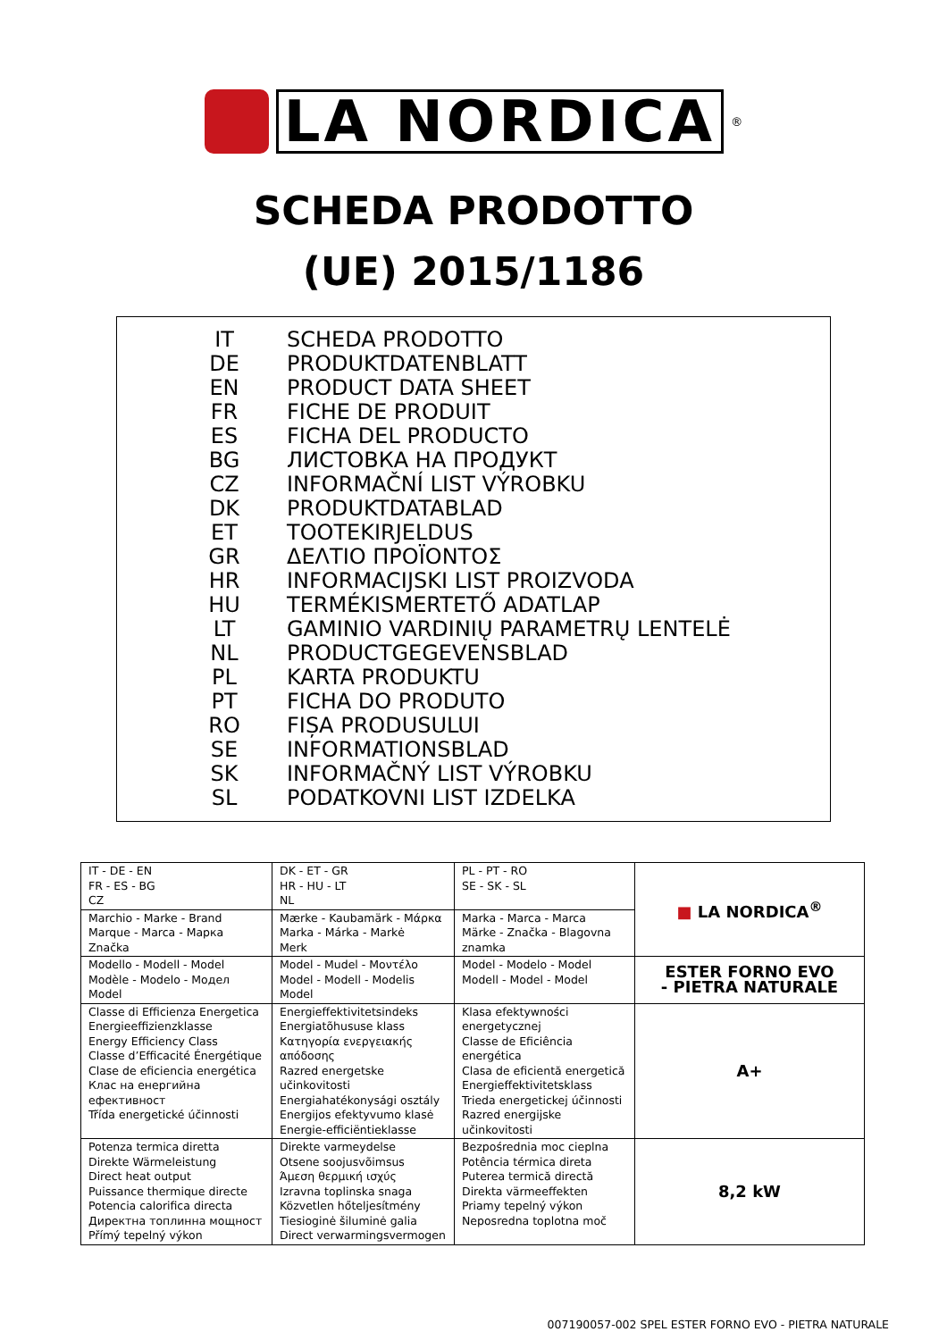LA NORDICA
<sup>®</sup>
SCHEDA PRODOTTO
(UE) 2015/1186
| IT | SCHEDA PRODOTTO |
| DE | PRODUKTDATENBLATT |
| EN | PRODUCT DATA SHEET |
| FR | FICHE DE PRODUIT |
| ES | FICHA DEL PRODUCTO |
| BG | ЛИСТОВКА НА ПРОДУКТ |
| CZ | INFORMAČNÍ LIST VÝROBKU |
| DK | PRODUKTDATABLAD |
| ET | TOOTEKIRJELDUS |
| GR | ΔΕΛΤΙΟ ΠΡΟΪΟΝΤΟΣ |
| HR | INFORMACIJSKI LIST PROIZVODA |
| HU | TERMÉKISMERTETŐ ADATLAP |
| LT | GAMINIO VARDINIŲ PARAMETRŲ LENTELĖ |
| NL | PRODUCTGEGEVENSBLAD |
| PL | KARTA PRODUKTU |
| PT | FICHA DO PRODUTO |
| RO | FIȘA PRODUSULUI |
| SE | INFORMATIONSBLAD |
| SK | INFORMAČNÝ LIST VÝROBKU |
| SL | PODATKOVNI LIST IZDELKA |
| IT - DE - EN FR - ES - BG CZ | DK - ET - GR HR - HU - LT NL | PL - PT - RO SE - SK - SL | ■ LA NORDICA<sup>®</sup> |
| Marchio - Marke - Brand Marque - Marca - Марка Značka | Mærke - Kaubamärk - Μάρκα Marka - Márka - Markė Merk | Marka - Marca - Marca Märke - Značka - Blagovna znamka | |
| Modello - Modell - Model Modèle - Modelo - Модел Model | Model - Mudel - Μοντέλο Model - Modell - Modelis Model | Model - Modelo - Model Modell - Model - Model | ESTER FORNO EVO - PIETRA NATURALE |
| Classe di Efficienza Energetica Energieeffizienzklasse Energy Efficiency Class Classe d’Efficacité Énergétique Clase de eficiencia energética Клас на енергийна ефективност Třída energetické účinnosti | Energieffektivitetsindeks Energiatõhususe klass Κατηγορία ενεργειακής απόδοσης Razred energetske učinkovitosti Energiahatékonysági osztály Energijos efektyvumo klasė Energie-efficiëntieklasse | Klasa efektywności energetycznej Classe de Eficiência energética Clasa de eficientă energetică Energieffektivitetsklass Trieda energetickej účinnosti Razred energijske učinkovitosti | A+ |
| Potenza termica diretta Direkte Wärmeleistung Direct heat output Puissance thermique directe Potencia calorifica directa Директна топлинна мощност Přímý tepelný výkon | Direkte varmeydelse Otsene soojusvõimsus Άμεση θερμική ισχύς Izravna toplinska snaga Közvetlen hőteljesítmény Tiesioginė šiluminė galia Direct verwarmingsvermogen | Bezpośrednia moc cieplna Potência térmica direta Puterea termică directă Direkta värmeeffekten Priamy tepelný výkon Neposredna toplotna moč | 8,2 kW |
007190057-002 SPEL ESTER FORNO EVO - PIETRA NATURALE